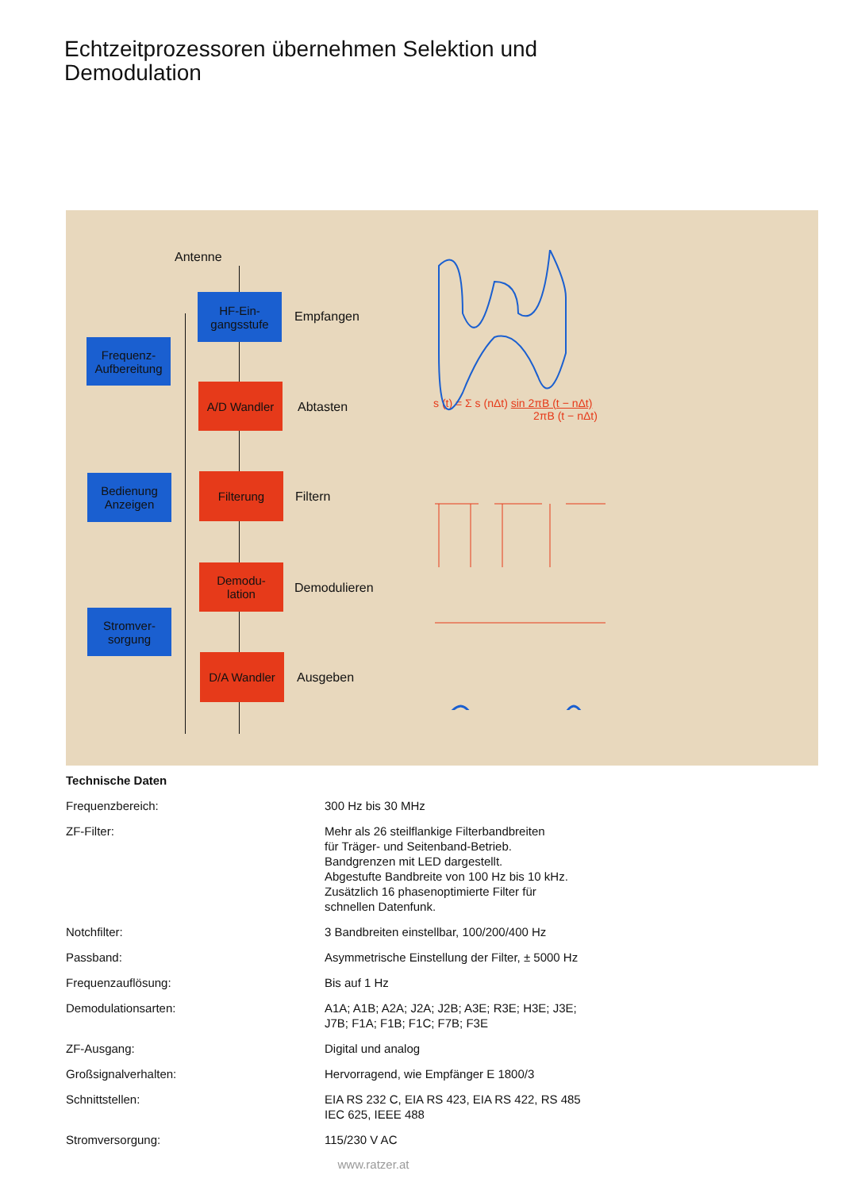Echtzeitprozessoren übernehmen Selektion und Demodulation
Antenne
HF-Ein-
gangsstufe
Empfangen
Frequenz-
Aufbereitung
A/D Wandler
Abtasten
s (t) = Σ s (nΔt) sin 2πB (t − nΔt)
2πB (t − nΔt)
Bedienung
Anzeigen
Filterung
Filtern
Demodu-
lation
Demodulieren
Stromver-
sorgung
D/A Wandler
Ausgeben
Technische Daten
| Frequenzbereich: | 300 Hz bis 30 MHz |
| ZF-Filter: | Mehr als 26 steilflankige Filterbandbreiten für Träger- und Seitenband-Betrieb. Bandgrenzen mit LED dargestellt. Abgestufte Bandbreite von 100 Hz bis 10 kHz. Zusätzlich 16 phasenoptimierte Filter für schnellen Datenfunk. |
| Notchfilter: | 3 Bandbreiten einstellbar, 100/200/400 Hz |
| Passband: | Asymmetrische Einstellung der Filter, ± 5000 Hz |
| Frequenzauflösung: | Bis auf 1 Hz |
| Demodulationsarten: | A1A; A1B; A2A; J2A; J2B; A3E; R3E; H3E; J3E; J7B; F1A; F1B; F1C; F7B; F3E |
| ZF-Ausgang: | Digital und analog |
| Großsignalverhalten: | Hervorragend, wie Empfänger E 1800/3 |
| Schnittstellen: | EIA RS 232 C, EIA RS 423, EIA RS 422, RS 485 IEC 625, IEEE 488 |
| Stromversorgung: | 115/230 V AC |
www.ratzer.at